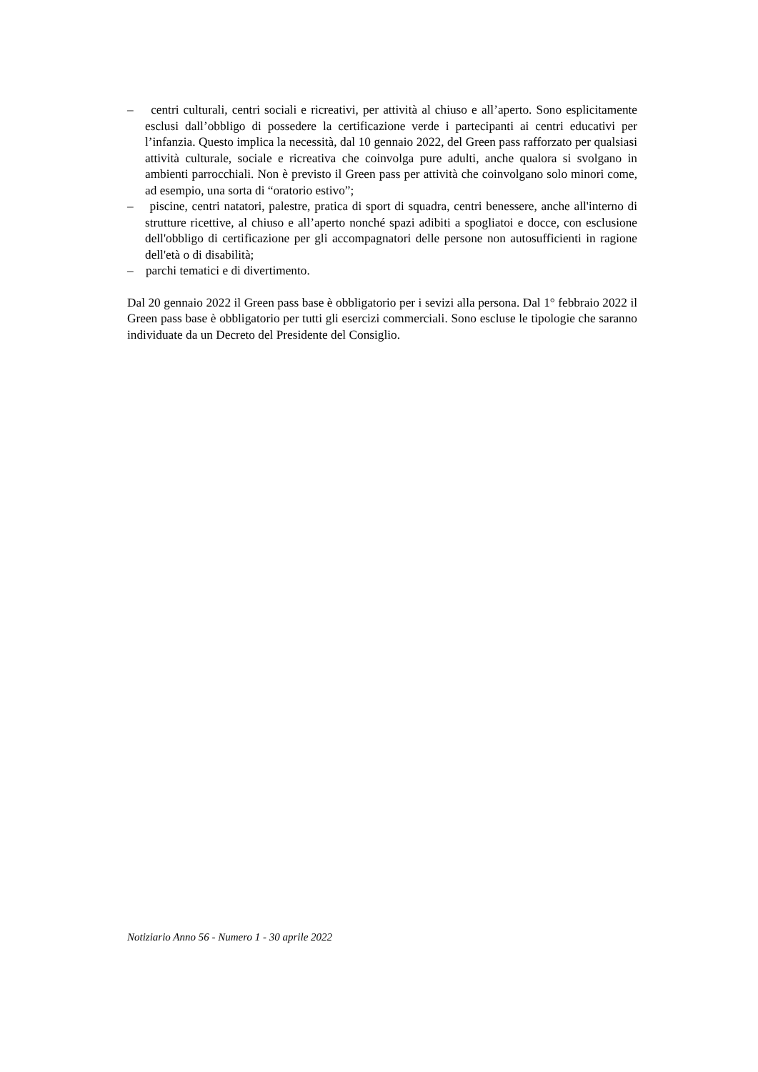– centri culturali, centri sociali e ricreativi, per attività al chiuso e all’aperto. Sono esplicitamente esclusi dall’obbligo di possedere la certificazione verde i partecipanti ai centri educativi per l’infanzia. Questo implica la necessità, dal 10 gennaio 2022, del Green pass rafforzato per qualsiasi attività culturale, sociale e ricreativa che coinvolga pure adulti, anche qualora si svolgano in ambienti parrocchiali. Non è previsto il Green pass per attività che coinvolgano solo minori come, ad esempio, una sorta di “oratorio estivo”;
– piscine, centri natatori, palestre, pratica di sport di squadra, centri benessere, anche all'interno di strutture ricettive, al chiuso e all’aperto nonché spazi adibiti a spogliatoi e docce, con esclusione dell'obbligo di certificazione per gli accompagnatori delle persone non autosufficienti in ragione dell'età o di disabilità;
– parchi tematici e di divertimento.
Dal 20 gennaio 2022 il Green pass base è obbligatorio per i sevizi alla persona. Dal 1° febbraio 2022 il Green pass base è obbligatorio per tutti gli esercizi commerciali. Sono escluse le tipologie che saranno individuate da un Decreto del Presidente del Consiglio.
Notiziario Anno 56 - Numero 1 - 30 aprile 2022